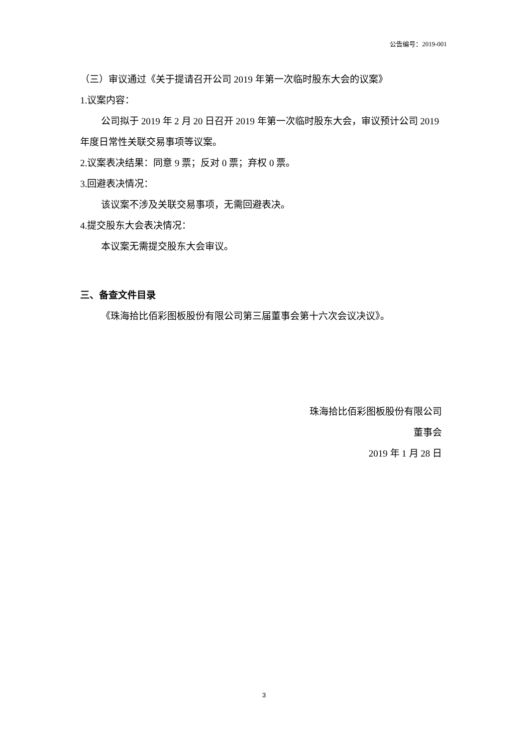公告编号：2019-001
（三）审议通过《关于提请召开公司 2019 年第一次临时股东大会的议案》
1.议案内容：
公司拟于 2019 年 2 月 20 日召开 2019 年第一次临时股东大会，审议预计公司 2019 年度日常性关联交易事项等议案。
2.议案表决结果：同意 9 票；反对 0 票；弃权 0 票。
3.回避表决情况：
该议案不涉及关联交易事项，无需回避表决。
4.提交股东大会表决情况：
本议案无需提交股东大会审议。
三、备查文件目录
《珠海拾比佰彩图板股份有限公司第三届董事会第十六次会议决议》。
珠海拾比佰彩图板股份有限公司
董事会
2019 年 1 月 28 日
3